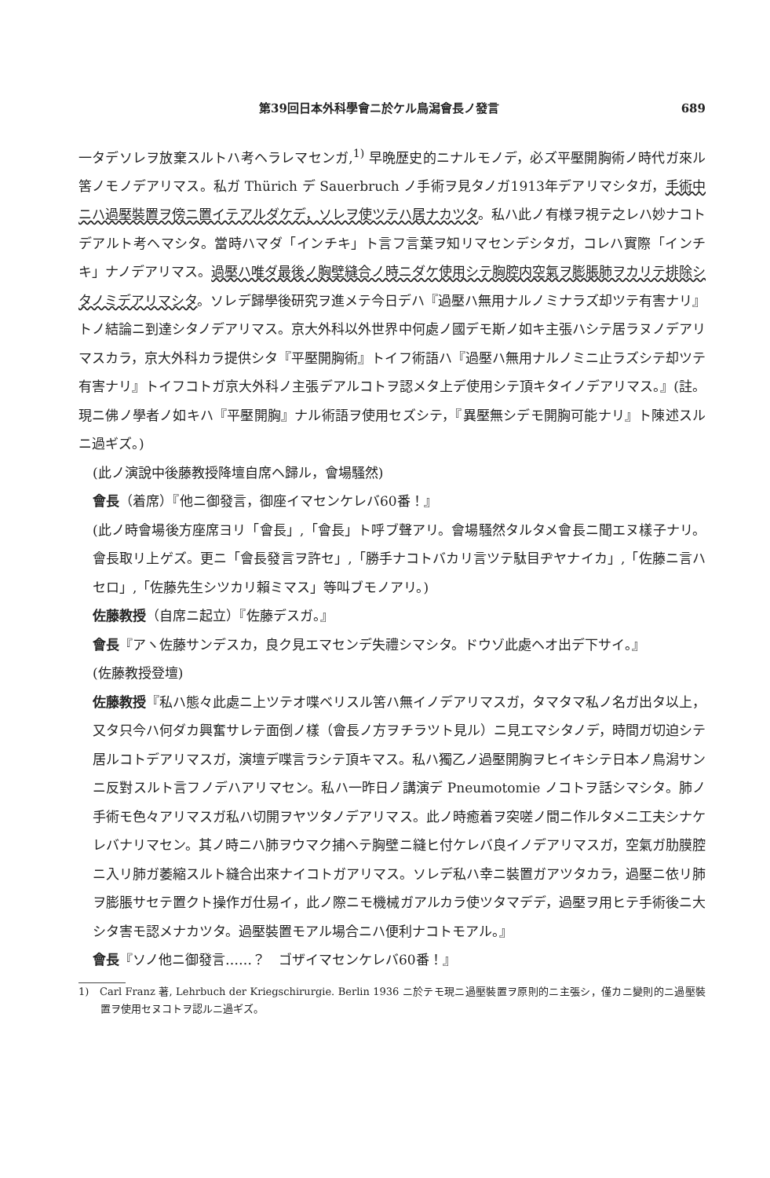第39回日本外科學會ニ於ケル鳥潟會長ノ發言 689
一タデソレヲ放棄スルトハ考ヘラレマセンガ,<sup>1)</sup> 早晩歴史的ニナルモノデ，必ズ平壓開胸術ノ時代ガ來ル筈ノモノデアリマス。私ガ Thürich デ Sauerbruch ノ手術ヲ見タノガ1913年デアリマシタガ，手術中ニハ過壓裝置ヲ傍ニ置イテアルダケデ，ソレヲ使ツテハ居ナカツタ。私ハ此ノ有様ヲ視テ之レハ妙ナコトデアルト考ヘマシタ。當時ハマダ「インチキ」ト言フ言葉ヲ知リマセンデシタガ，コレハ實際「インチキ」ナノデアリマス。過壓ハ唯ダ最後ノ胸壁縫合ノ時ニダケ使用シテ胸腔内空氣ヲ膨脹肺ヲカリテ排除シタノミデアリマシタ。ソレデ歸學後研究ヲ進メテ今日デハ『過壓ハ無用ナルノミナラズ却ツテ有害ナリ』トノ結論ニ到達シタノデアリマス。京大外科以外世界中何處ノ國デモ斯ノ如キ主張ハシテ居ラヌノデアリマスカラ，京大外科カラ提供シタ『平壓開胸術』トイフ術語ハ『過壓ハ無用ナルノミニ止ラズシテ却ツテ有害ナリ』トイフコトガ京大外科ノ主張デアルコトヲ認メタ上デ使用シテ頂キタイノデアリマス。』(註。現ニ佛ノ學者ノ如キハ『平壓開胸』ナル術語ヲ使用セズシテ，『異壓無シデモ開胸可能ナリ』ト陳述スルニ過ギズ。)
(此ノ演說中後藤教授降壇自席ヘ歸ル，會場騷然)
會長（着席）『他ニ御發言，御座イマセンケレバ60番！』
(此ノ時會場後方座席ヨリ「會長」,「會長」ト呼ブ聲アリ。會場騷然タルタメ會長ニ聞エヌ樣子ナリ。會長取リ上ゲズ。更ニ「會長發言ヲ許セ」,「勝手ナコトバカリ言ツテ駄目ヂヤナイカ」,「佐藤ニ言ハセロ」,「佐藤先生シツカリ賴ミマス」等叫ブモノアリ。)
佐藤教授（自席ニ起立）『佐藤デスガ。』
會長『アヽ佐藤サンデスカ，良ク見エマセンデ失禮シマシタ。ドウゾ此處ヘオ出デ下サイ。』
(佐藤教授登壇)
佐藤教授『私ハ態々此處ニ上ツテオ喋ベリスル筈ハ無イノデアリマスガ，タマタマ私ノ名ガ出タ以上，又タ只今ハ何ダカ興奮サレテ面倒ノ樣（會長ノ方ヲチラツト見ル）ニ見エマシタノデ，時間ガ切迫シテ居ルコトデアリマスガ，演壇デ喋言ラシテ頂キマス。私ハ獨乙ノ過壓開胸ヲヒイキシテ日本ノ鳥潟サンニ反對スルト言フノデハアリマセン。私ハ一昨日ノ講演デ Pneumotomie ノコトヲ話シマシタ。肺ノ手術モ色々アリマスガ私ハ切開ヲヤツタノデアリマス。此ノ時癒着ヲ突嗟ノ間ニ作ルタメニ工夫シナケレバナリマセン。其ノ時ニハ肺ヲウマク捕ヘテ胸壁ニ縫ヒ付ケレバ良イノデアリマスガ，空氣ガ肋膜腔ニ入リ肺ガ萎縮スルト縫合出來ナイコトガアリマス。ソレデ私ハ幸ニ裝置ガアツタカラ，過壓ニ依リ肺ヲ膨脹サセテ置クト操作ガ仕易イ，此ノ際ニモ機械ガアルカラ使ツタマデデ，過壓ヲ用ヒテ手術後ニ大シタ害モ認メナカツタ。過壓裝置モアル場合ニハ便利ナコトモアル。』
會長『ソノ他ニ御發言……？　ゴザイマセンケレバ60番！』
1)　Carl Franz 著, Lehrbuch der Kriegschirurgie. Berlin 1936 ニ於テモ現ニ過壓裝置ヲ原則的ニ主張シ，僅カニ變則的ニ過壓裝置ヲ使用セヌコトヲ認ルニ過ギズ。